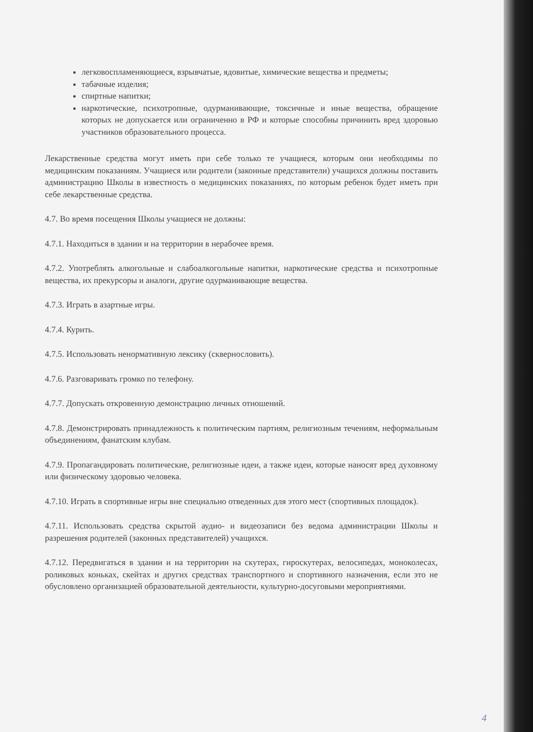легковоспламеняющиеся, взрывчатые, ядовитые, химические вещества и предметы;
табачные изделия;
спиртные напитки;
наркотические, психотропные, одурманивающие, токсичные и иные вещества, обращение которых не допускается или ограниченно в РФ и которые способны причинить вред здоровью участников образовательного процесса.
Лекарственные средства могут иметь при себе только те учащиеся, которым они необходимы по медицинским показаниям. Учащиеся или родители (законные представители) учащихся должны поставить администрацию Школы в известность о медицинских показаниях, по которым ребенок будет иметь при себе лекарственные средства.
4.7. Во время посещения Школы учащиеся не должны:
4.7.1. Находиться в здании и на территории в нерабочее время.
4.7.2. Употреблять алкогольные и слабоалкогольные напитки, наркотические средства и психотропные вещества, их прекурсоры и аналоги, другие одурманивающие вещества.
4.7.3. Играть в азартные игры.
4.7.4. Курить.
4.7.5. Использовать ненормативную лексику (сквернословить).
4.7.6. Разговаривать громко по телефону.
4.7.7. Допускать откровенную демонстрацию личных отношений.
4.7.8. Демонстрировать принадлежность к политическим партиям, религиозным течениям, неформальным объединениям, фанатским клубам.
4.7.9. Пропагандировать политические, религиозные идеи, а также идеи, которые наносят вред духовному или физическому здоровью человека.
4.7.10. Играть в спортивные игры вне специально отведенных для этого мест (спортивных площадок).
4.7.11. Использовать средства скрытой аудио- и видеозаписи без ведома администрации Школы и разрешения родителей (законных представителей) учащихся.
4.7.12. Передвигаться в здании и на территории на скутерах, гироскутерах, велосипедах, моноколесах, роликовых коньках, скейтах и других средствах транспортного и спортивного назначения, если это не обусловлено организацией образовательной деятельности, культурно-досуговыми мероприятиями.
4